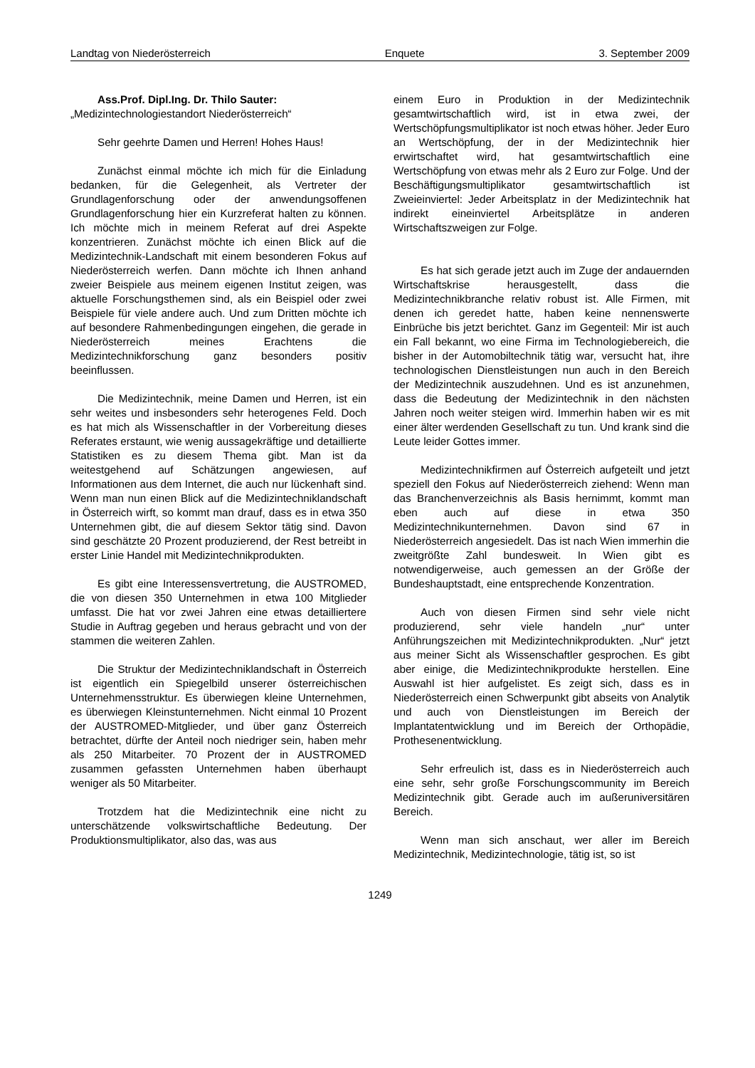Landtag von Niederösterreich Enquete 3. September 2009
Ass.Prof. Dipl.Ing. Dr. Thilo Sauter:
„Medizintechnologiestandort Niederösterreich“
Sehr geehrte Damen und Herren! Hohes Haus!
Zunächst einmal möchte ich mich für die Einladung bedanken, für die Gelegenheit, als Vertreter der Grundlagenforschung oder der anwendungsoffenen Grundlagenforschung hier ein Kurzreferat halten zu können. Ich möchte mich in meinem Referat auf drei Aspekte konzentrieren. Zunächst möchte ich einen Blick auf die Medizintechnik-Landschaft mit einem besonderen Fokus auf Niederösterreich werfen. Dann möchte ich Ihnen anhand zweier Beispiele aus meinem eigenen Institut zeigen, was aktuelle Forschungsthemen sind, als ein Beispiel oder zwei Beispiele für viele andere auch. Und zum Dritten möchte ich auf besondere Rahmenbedingungen eingehen, die gerade in Niederösterreich meines Erachtens die Medizintechnikforschung ganz besonders positiv beeinflussen.
Die Medizintechnik, meine Damen und Herren, ist ein sehr weites und insbesonders sehr heterogenes Feld. Doch es hat mich als Wissenschaftler in der Vorbereitung dieses Referates erstaunt, wie wenig aussagekräftige und detaillierte Statistiken es zu diesem Thema gibt. Man ist da weitestgehend auf Schätzungen angewiesen, auf Informationen aus dem Internet, die auch nur lückenhaft sind. Wenn man nun einen Blick auf die Medizintechniklandschaft in Österreich wirft, so kommt man drauf, dass es in etwa 350 Unternehmen gibt, die auf diesem Sektor tätig sind. Davon sind geschätzte 20 Prozent produzierend, der Rest betreibt in erster Linie Handel mit Medizintechnikprodukten.
Es gibt eine Interessensvertretung, die AUSTROMED, die von diesen 350 Unternehmen in etwa 100 Mitglieder umfasst. Die hat vor zwei Jahren eine etwas detailliertere Studie in Auftrag gegeben und heraus gebracht und von der stammen die weiteren Zahlen.
Die Struktur der Medizintechniklandschaft in Österreich ist eigentlich ein Spiegelbild unserer österreichischen Unternehmensstruktur. Es überwiegen kleine Unternehmen, es überwiegen Kleinstunternehmen. Nicht einmal 10 Prozent der AUSTROMED-Mitglieder, und über ganz Österreich betrachtet, dürfte der Anteil noch niedriger sein, haben mehr als 250 Mitarbeiter. 70 Prozent der in AUSTROMED zusammen gefassten Unternehmen haben überhaupt weniger als 50 Mitarbeiter.
Trotzdem hat die Medizintechnik eine nicht zu unterschätzende volkswirtschaftliche Bedeutung. Der Produktionsmultiplikator, also das, was aus
einem Euro in Produktion in der Medizintechnik gesamtwirtschaftlich wird, ist in etwa zwei, der Wertschöpfungsmultiplikator ist noch etwas höher. Jeder Euro an Wertschöpfung, der in der Medizintechnik hier erwirtschaftet wird, hat gesamtwirtschaftlich eine Wertschöpfung von etwas mehr als 2 Euro zur Folge. Und der Beschäftigungsmultiplikator gesamtwirtschaftlich ist Zweieinviertel: Jeder Arbeitsplatz in der Medizintechnik hat indirekt eineinviertel Arbeitsplätze in anderen Wirtschaftszweigen zur Folge.
Es hat sich gerade jetzt auch im Zuge der andauernden Wirtschaftskrise herausgestellt, dass die Medizintechnikbranche relativ robust ist. Alle Firmen, mit denen ich geredet hatte, haben keine nennenswerte Einbrüche bis jetzt berichtet. Ganz im Gegenteil: Mir ist auch ein Fall bekannt, wo eine Firma im Technologiebereich, die bisher in der Automobiltechnik tätig war, versucht hat, ihre technologischen Dienstleistungen nun auch in den Bereich der Medizintechnik auszudehnen. Und es ist anzunehmen, dass die Bedeutung der Medizintechnik in den nächsten Jahren noch weiter steigen wird. Immerhin haben wir es mit einer älter werdenden Gesellschaft zu tun. Und krank sind die Leute leider Gottes immer.
Medizintechnikfirmen auf Österreich aufgeteilt und jetzt speziell den Fokus auf Niederösterreich ziehend: Wenn man das Branchenverzeichnis als Basis hernimmt, kommt man eben auch auf diese in etwa 350 Medizintechnikunternehmen. Davon sind 67 in Niederösterreich angesiedelt. Das ist nach Wien immerhin die zweitgrößte Zahl bundesweit. In Wien gibt es notwendigerweise, auch gemessen an der Größe der Bundeshauptstadt, eine entsprechende Konzentration.
Auch von diesen Firmen sind sehr viele nicht produzierend, sehr viele handeln „nur“ unter Anführungszeichen mit Medizintechnikprodukten. „Nur“ jetzt aus meiner Sicht als Wissenschaftler gesprochen. Es gibt aber einige, die Medizintechnikprodukte herstellen. Eine Auswahl ist hier aufgelistet. Es zeigt sich, dass es in Niederösterreich einen Schwerpunkt gibt abseits von Analytik und auch von Dienstleistungen im Bereich der Implantatentwicklung und im Bereich der Orthopädie, Prothesenentwicklung.
Sehr erfreulich ist, dass es in Niederösterreich auch eine sehr, sehr große Forschungscommunity im Bereich Medizintechnik gibt. Gerade auch im außeruniversitären Bereich.
Wenn man sich anschaut, wer aller im Bereich Medizintechnik, Medizintechnologie, tätig ist, so ist
1249